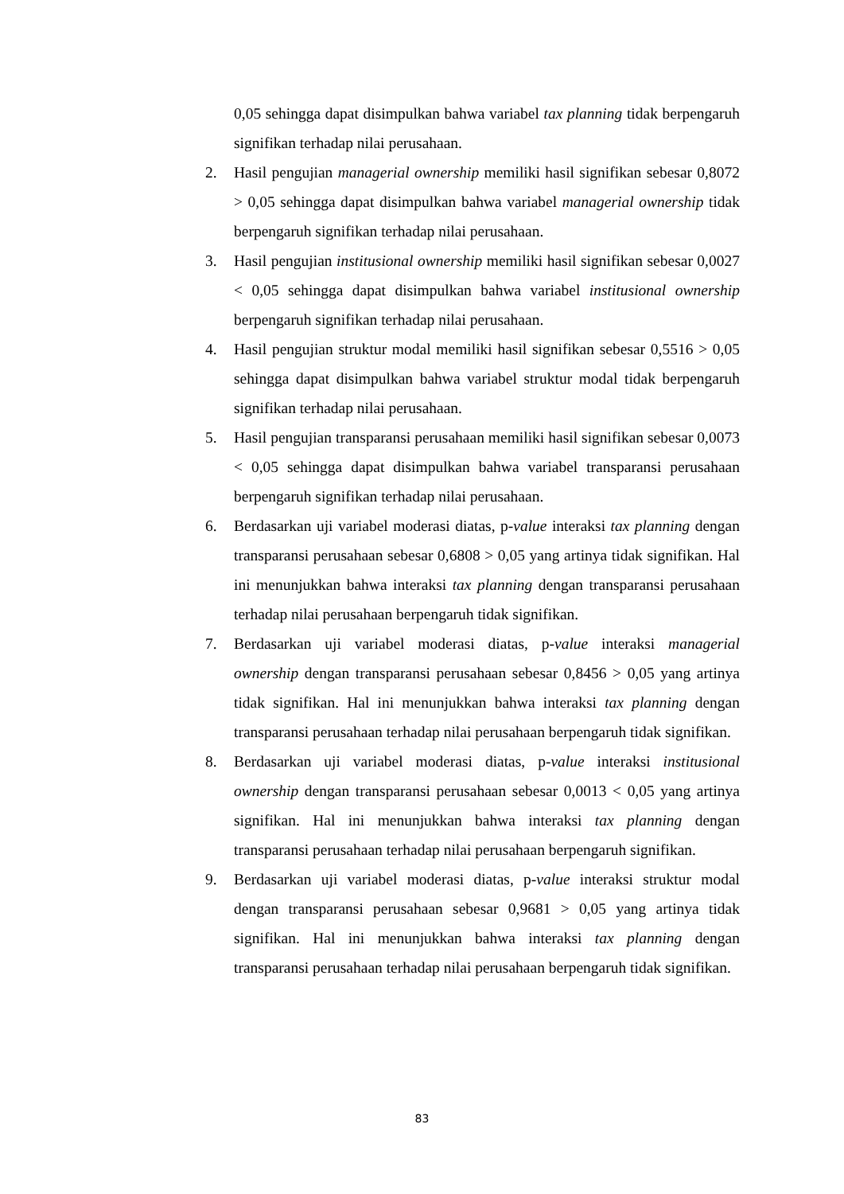0,05 sehingga dapat disimpulkan bahwa variabel tax planning tidak berpengaruh signifikan terhadap nilai perusahaan.
2. Hasil pengujian managerial ownership memiliki hasil signifikan sebesar 0,8072 > 0,05 sehingga dapat disimpulkan bahwa variabel managerial ownership tidak berpengaruh signifikan terhadap nilai perusahaan.
3. Hasil pengujian institusional ownership memiliki hasil signifikan sebesar 0,0027 < 0,05 sehingga dapat disimpulkan bahwa variabel institusional ownership berpengaruh signifikan terhadap nilai perusahaan.
4. Hasil pengujian struktur modal memiliki hasil signifikan sebesar 0,5516 > 0,05 sehingga dapat disimpulkan bahwa variabel struktur modal tidak berpengaruh signifikan terhadap nilai perusahaan.
5. Hasil pengujian transparansi perusahaan memiliki hasil signifikan sebesar 0,0073 < 0,05 sehingga dapat disimpulkan bahwa variabel transparansi perusahaan berpengaruh signifikan terhadap nilai perusahaan.
6. Berdasarkan uji variabel moderasi diatas, p-value interaksi tax planning dengan transparansi perusahaan sebesar 0,6808 > 0,05 yang artinya tidak signifikan. Hal ini menunjukkan bahwa interaksi tax planning dengan transparansi perusahaan terhadap nilai perusahaan berpengaruh tidak signifikan.
7. Berdasarkan uji variabel moderasi diatas, p-value interaksi managerial ownership dengan transparansi perusahaan sebesar 0,8456 > 0,05 yang artinya tidak signifikan. Hal ini menunjukkan bahwa interaksi tax planning dengan transparansi perusahaan terhadap nilai perusahaan berpengaruh tidak signifikan.
8. Berdasarkan uji variabel moderasi diatas, p-value interaksi institusional ownership dengan transparansi perusahaan sebesar 0,0013 < 0,05 yang artinya signifikan. Hal ini menunjukkan bahwa interaksi tax planning dengan transparansi perusahaan terhadap nilai perusahaan berpengaruh signifikan.
9. Berdasarkan uji variabel moderasi diatas, p-value interaksi struktur modal dengan transparansi perusahaan sebesar 0,9681 > 0,05 yang artinya tidak signifikan. Hal ini menunjukkan bahwa interaksi tax planning dengan transparansi perusahaan terhadap nilai perusahaan berpengaruh tidak signifikan.
83